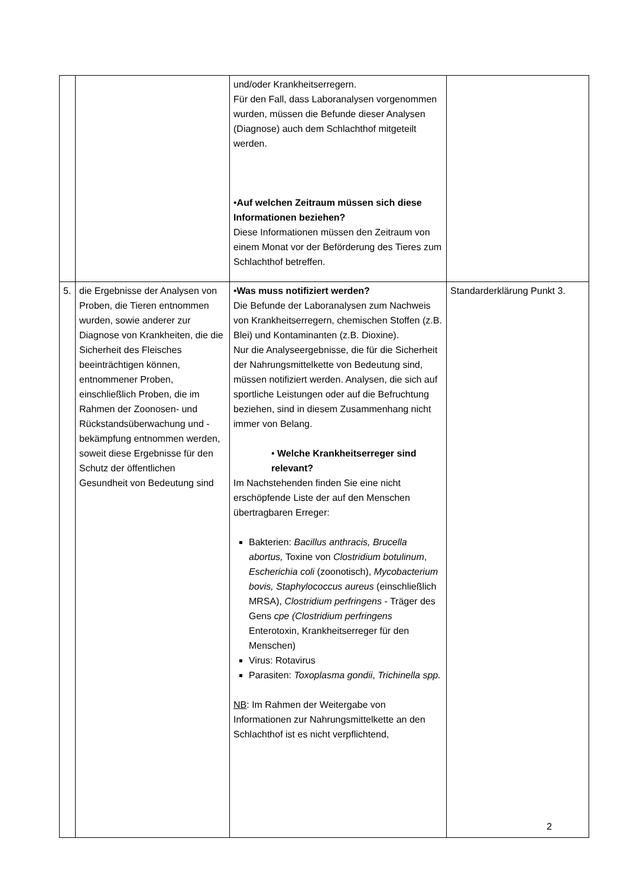| | | und/oder Krankheitserregern. Für den Fall, dass Laboranalysen vorgenommen wurden, müssen die Befunde dieser Analysen (Diagnose) auch dem Schlachthof mitgeteilt werden. • Auf welchen Zeitraum müssen sich diese Informationen beziehen? Diese Informationen müssen den Zeitraum von einem Monat vor der Beförderung des Tieres zum Schlachthof betreffen. | |
| 5. | die Ergebnisse der Analysen von Proben, die Tieren entnommen wurden, sowie anderer zur Diagnose von Krankheiten, die die Sicherheit des Fleisches beeinträchtigen können, entnommener Proben, einschließlich Proben, die im Rahmen der Zoonosen- und Rückstandsüberwachung und -bekämpfung entnommen werden, soweit diese Ergebnisse für den Schutz der öffentlichen Gesundheit von Bedeutung sind | • Was muss notifiziert werden? Die Befunde der Laboranalysen zum Nachweis von Krankheitserregern, chemischen Stoffen (z.B. Blei) und Kontaminanten (z.B. Dioxine). Nur die Analyseergebnisse, die für die Sicherheit der Nahrungsmittelkette von Bedeutung sind, müssen notifiziert werden. Analysen, die sich auf sportliche Leistungen oder auf die Befruchtung beziehen, sind in diesem Zusammenhang nicht immer von Belang. • Welche Krankheitserreger sind relevant? Im Nachstehenden finden Sie eine nicht erschöpfende Liste der auf den Menschen übertragbaren Erreger: Bakterien: Bacillus anthracis, Brucella abortus, Toxine von Clostridium botulinum , Escherichia coli (zoonotisch), Mycobacterium bovis, Staphylococcus aureus (einschließlich MRSA), Clostridium perfringens - Träger des Gens cpe (Clostridium perfringens Enterotoxin, Krankheitserreger für den Menschen) Virus: Rotavirus Parasiten: Toxoplasma gondii , Trichinella spp. NB : Im Rahmen der Weitergabe von Informationen zur Nahrungsmittelkette an den Schlachthof ist es nicht verpflichtend, | Standarderklärung Punkt 3. |
2